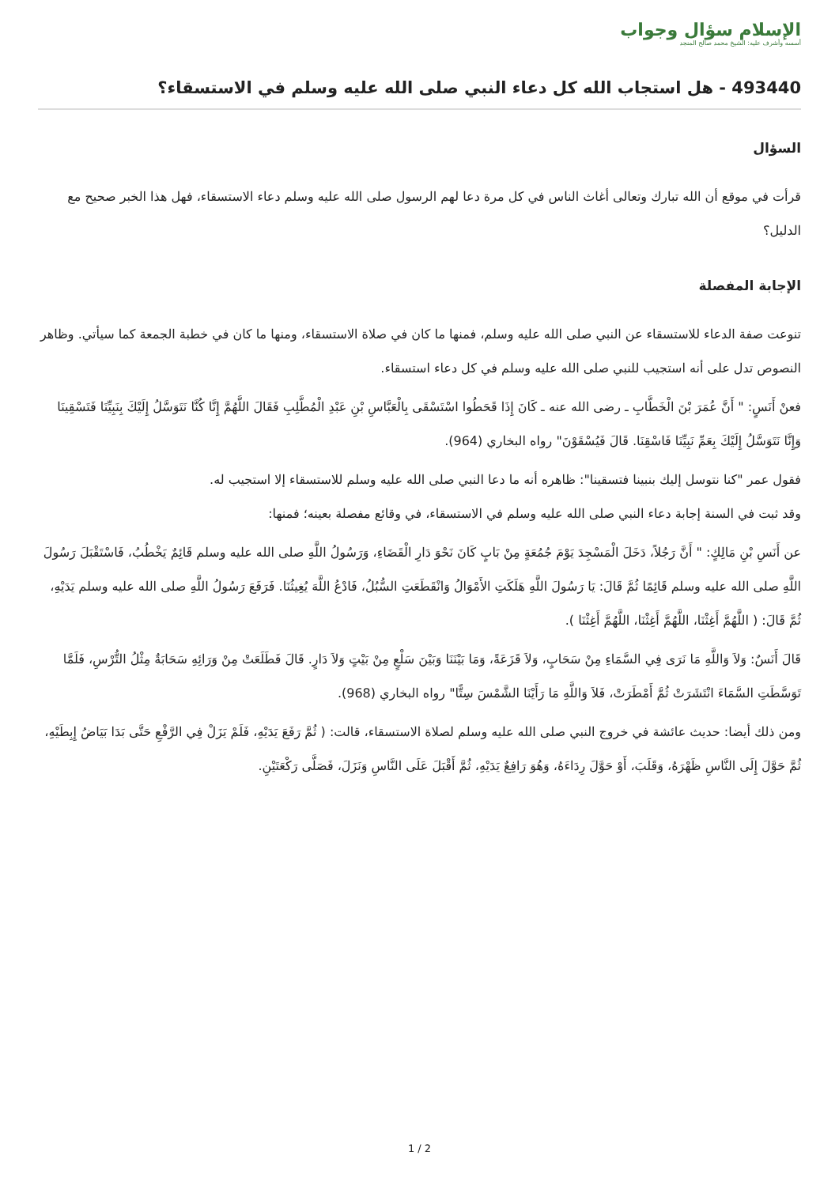الإسلام سؤال وجواب
أسسه وأشرف عليه: الشيخ محمد صالح المنجد
493440 - هل استجاب الله كل دعاء النبي صلى الله عليه وسلم في الاستسقاء؟
السؤال
قرأت في موقع أن الله تبارك وتعالى أغاث الناس في كل مرة دعا لهم الرسول صلى الله عليه وسلم دعاء الاستسقاء، فهل هذا الخبر صحيح مع الدليل؟
الإجابة المفصلة
تنوعت صفة الدعاء للاستسقاء عن النبي صلى الله عليه وسلم، فمنها ما كان في صلاة الاستسقاء، ومنها ما كان في خطبة الجمعة كما سيأتي. وظاهر النصوص تدل على أنه استجيب للنبي صلى الله عليه وسلم في كل دعاء استسقاء.
فعنْ أَنَسٍ: " أَنَّ عُمَرَ بْنَ الْخَطَّابِ ـ رضى الله عنه ـ كَانَ إِذَا قَحَطُوا اسْتَسْقَى بِالْعَبَّاسِ بْنِ عَبْدِ الْمُطَّلِبِ فَقَالَ اللَّهُمَّ إِنَّا كُنَّا نَتَوَسَّلُ إِلَيْكَ بِنَبِيِّنَا فَتَسْقِينَا وَإِنَّا نَتَوَسَّلُ إِلَيْكَ بِعَمِّ نَبِيِّنَا فَاسْقِنَا. قَالَ فَيُسْقَوْنَ" رواه البخاري (964).
فقول عمر "كنا نتوسل إليك بنبينا فتسقينا": ظاهره أنه ما دعا النبي صلى الله عليه وسلم للاستسقاء إلا استجيب له.
وقد ثبت في السنة إجابة دعاء النبي صلى الله عليه وسلم في الاستسقاء، في وقائع مفصلة بعينه؛ فمنها:
عن أَنَسِ بْنِ مَالِكٍ: " أَنَّ رَجُلاً، دَخَلَ الْمَسْجِدَ يَوْمَ جُمُعَةٍ مِنْ بَابٍ كَانَ نَحْوَ دَارِ الْقَضَاءِ، وَرَسُولُ اللَّهِ صلى الله عليه وسلم قَائِمٌ يَخْطُبُ، فَاسْتَقْبَلَ رَسُولَ اللَّهِ صلى الله عليه وسلم قَائِمًا ثُمَّ قَالَ: يَا رَسُولَ اللَّهِ هَلَكَتِ الأَمْوَالُ وَانْقَطَعَتِ السُّبُلُ، فَادْعُ اللَّهَ يُغِيثُنَا. فَرَفَعَ رَسُولُ اللَّهِ صلى الله عليه وسلم يَدَيْهِ، ثُمَّ قَالَ: ( اللَّهُمَّ أَغِثْنَا، اللَّهُمَّ أَغِثْنَا، اللَّهُمَّ أَغِثْنَا ).
قَالَ أَنَسٌ: وَلاَ وَاللَّهِ مَا نَرَى فِي السَّمَاءِ مِنْ سَحَابٍ، وَلاَ قَزَعَةً، وَمَا بَيْنَنَا وَبَيْنَ سَلْعٍ مِنْ بَيْتٍ وَلاَ دَارٍ. قَالَ فَطَلَعَتْ مِنْ وَرَائِهِ سَحَابَةٌ مِثْلُ التُّرْسِ، فَلَمَّا تَوَسَّطَتِ السَّمَاءَ انْتَشَرَتْ ثُمَّ أَمْطَرَتْ، فَلاَ وَاللَّهِ مَا رَأَيْنَا الشَّمْسَ سِتًّا" رواه البخاري (968).
ومن ذلك أيضا: حديث عائشة في خروج النبي صلى الله عليه وسلم لصلاة الاستسقاء، قالت: ( ثُمَّ رَفَعَ يَدَيْهِ، فَلَمْ يَزَلْ فِي الرَّفْعِ حَتَّى بَدَا بَيَاضُ إِبِطَيْهِ، ثُمَّ حَوَّلَ إِلَى النَّاسِ ظَهْرَهُ، وَقَلَبَ، أَوْ حَوَّلَ رِدَاءَهُ، وَهُوَ رَافِعٌ يَدَيْهِ، ثُمَّ أَقْبَلَ عَلَى النَّاسِ وَنَزَلَ، فَصَلَّى رَكْعَتَيْنِ.
2 / 1